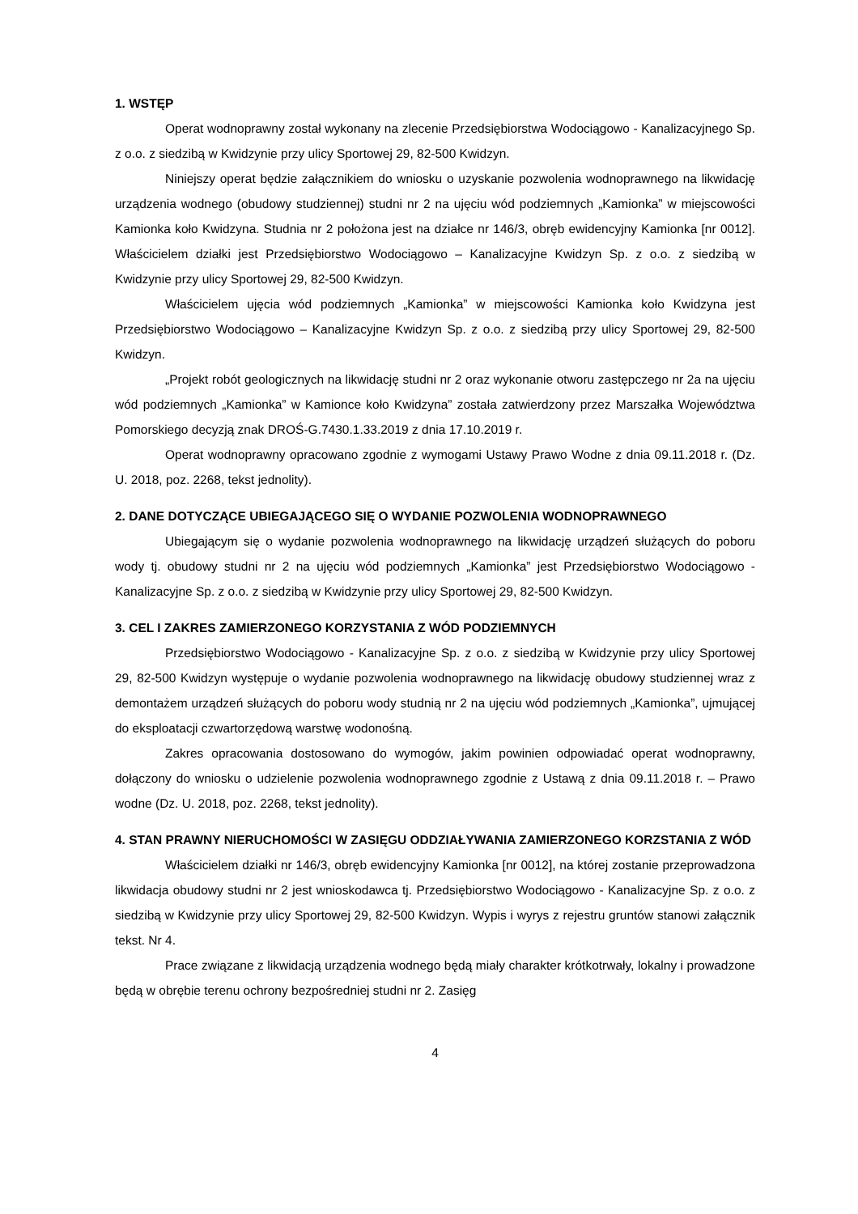1. WSTĘP
Operat wodnoprawny został wykonany na zlecenie Przedsiębiorstwa Wodociągowo - Kanalizacyjnego Sp. z o.o. z siedzibą w Kwidzynie przy ulicy Sportowej 29, 82-500 Kwidzyn.
Niniejszy operat będzie załącznikiem do wniosku o uzyskanie pozwolenia wodnoprawnego na likwidację urządzenia wodnego (obudowy studziennej) studni nr 2 na ujęciu wód podziemnych „Kamionka” w miejscowości Kamionka koło Kwidzyna. Studnia nr 2 położona jest na działce nr 146/3, obręb ewidencyjny Kamionka [nr 0012]. Właścicielem działki jest Przedsiębiorstwo Wodociągowo – Kanalizacyjne Kwidzyn Sp. z o.o. z siedzibą w Kwidzynie przy ulicy Sportowej 29, 82-500 Kwidzyn.
Właścicielem ujęcia wód podziemnych „Kamionka” w miejscowości Kamionka koło Kwidzyna jest Przedsiębiorstwo Wodociągowo – Kanalizacyjne Kwidzyn Sp. z o.o. z siedzibą przy ulicy Sportowej 29, 82-500 Kwidzyn.
„Projekt robót geologicznych na likwidację studni nr 2 oraz wykonanie otworu zastępczego nr 2a na ujęciu wód podziemnych „Kamionka” w Kamionce koło Kwidzyna” została zatwierdzony przez Marszałka Województwa Pomorskiego decyzją znak DROŚ-G.7430.1.33.2019 z dnia 17.10.2019 r.
Operat wodnoprawny opracowano zgodnie z wymogami Ustawy Prawo Wodne z dnia 09.11.2018 r. (Dz. U. 2018, poz. 2268, tekst jednolity).
2. DANE DOTYCZĄCE UBIEGAJĄCEGO SIĘ O WYDANIE POZWOLENIA WODNOPRAWNEGO
Ubiegającym się o wydanie pozwolenia wodnoprawnego na likwidację urządzeń służących do poboru wody tj. obudowy studni nr 2 na ujęciu wód podziemnych „Kamionka” jest Przedsiębiorstwo Wodociągowo - Kanalizacyjne Sp. z o.o. z siedzibą w Kwidzynie przy ulicy Sportowej 29, 82-500 Kwidzyn.
3. CEL I ZAKRES ZAMIERZONEGO KORZYSTANIA Z WÓD PODZIEMNYCH
Przedsiębiorstwo Wodociągowo - Kanalizacyjne Sp. z o.o. z siedzibą w Kwidzynie przy ulicy Sportowej 29, 82-500 Kwidzyn występuje o wydanie pozwolenia wodnoprawnego na likwidację obudowy studziennej wraz z demontażem urządzeń służących do poboru wody studnią nr 2 na ujęciu wód podziemnych „Kamionka”, ujmującej do eksploatacji czwartorzędową warstwę wodonośną.
Zakres opracowania dostosowano do wymogów, jakim powinien odpowiadać operat wodnoprawny, dołączony do wniosku o udzielenie pozwolenia wodnoprawnego zgodnie z Ustawą z dnia 09.11.2018 r. – Prawo wodne (Dz. U. 2018, poz. 2268, tekst jednolity).
4. STAN PRAWNY NIERUCHOMOŚCI W ZASIĘGU ODDZIAŁYWANIA ZAMIERZONEGO KORZSTANIA Z WÓD
Właścicielem działki nr 146/3, obręb ewidencyjny Kamionka [nr 0012], na której zostanie przeprowadzona likwidacja obudowy studni nr 2 jest wnioskodawca tj. Przedsiębiorstwo Wodociągowo - Kanalizacyjne Sp. z o.o. z siedzibą w Kwidzynie przy ulicy Sportowej 29, 82-500 Kwidzyn. Wypis i wyrys z rejestru gruntów stanowi załącznik tekst. Nr 4.
Prace związane z likwidacją urządzenia wodnego będą miały charakter krótkotrwały, lokalny i prowadzone będą w obrębie terenu ochrony bezpośredniej studni nr 2. Zasięg
4